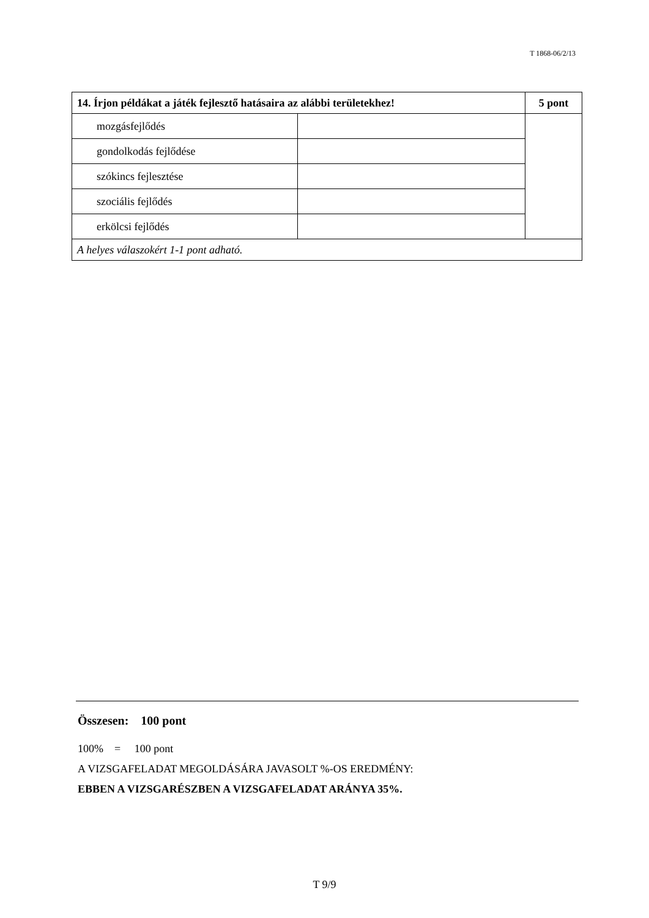T 1868-06/2/13
| 14. Írjon példákat a játék fejlesztő hatásaira az alábbi területekhez! | | 5 pont |
| --- | --- | --- |
| mozgásfejlődés | | |
| gondolkodás fejlődése | | |
| szókincs fejlesztése | | |
| szociális fejlődés | | |
| erkölcsi fejlődés | | |
| A helyes válaszokért 1-1 pont adható. | | |
Összesen: 100 pont
100% = 100 pont
A VIZSGAFELADAT MEGOLDÁSÁRA JAVASOLT %-OS EREDMÉNY:
EBBEN A VIZSGARÉSZBEN A VIZSGAFELADAT ARÁNYA 35%.
T 9/9